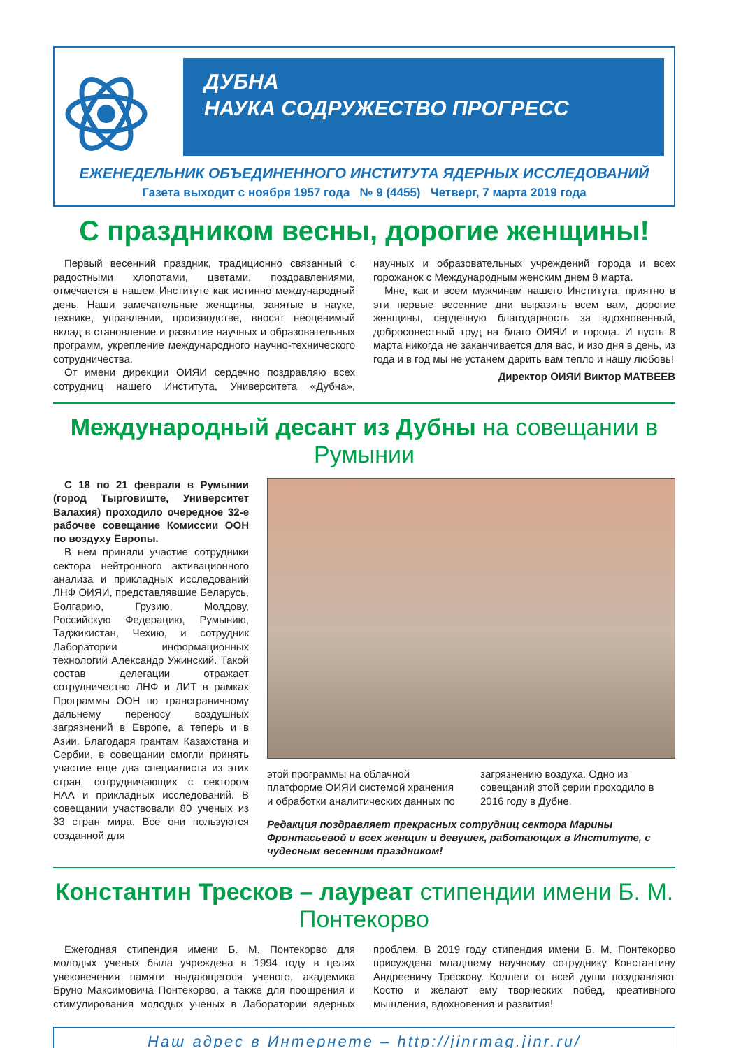ДУБНА
НАУКА СОДРУЖЕСТВО ПРОГРЕСС
ЕЖЕНЕДЕЛЬНИК ОБЪЕДИНЕННОГО ИНСТИТУТА ЯДЕРНЫХ ИССЛЕДОВАНИЙ
Газета выходит с ноября 1957 года № 9 (4455) Четверг, 7 марта 2019 года
С праздником весны, дорогие женщины!
Первый весенний праздник, традиционно связанный с радостными хлопотами, цветами, поздравлениями, отмечается в нашем Институте как истинно международный день. Наши замечательные женщины, занятые в науке, технике, управлении, производстве, вносят неоценимый вклад в становление и развитие научных и образовательных программ, укрепление международного научно-технического сотрудничества.
От имени дирекции ОИЯИ сердечно поздравляю всех сотрудниц нашего Института, Университета «Дубна», научных и образовательных учреждений города и всех горожанок с Международным женским днем 8 марта.
Мне, как и всем мужчинам нашего Института, приятно в эти первые весенние дни выразить всем вам, дорогие женщины, сердечную благодарность за вдохновенный, добросовестный труд на благо ОИЯИ и города. И пусть 8 марта никогда не заканчивается для вас, и изо дня в день, из года и в год мы не устанем дарить вам тепло и нашу любовь!
Директор ОИЯИ Виктор МАТВЕЕВ
Международный десант из Дубны на совещании в Румынии
С 18 по 21 февраля в Румынии (город Тырговиште, Университет Валахия) проходило очередное 32-е рабочее совещание Комиссии ООН по воздуху Европы.
В нем приняли участие сотрудники сектора нейтронного активационного анализа и прикладных исследований ЛНФ ОИЯИ, представлявшие Беларусь, Болгарию, Грузию, Молдову, Российскую Федерацию, Румынию, Таджикистан, Чехию, и сотрудник Лаборатории информационных технологий Александр Ужинский. Такой состав делегации отражает сотрудничество ЛНФ и ЛИТ в рамках Программы ООН по трансграничному дальнему переносу воздушных загрязнений в Европе, а теперь и в Азии. Благодаря грантам Казахстана и Сербии, в совещании смогли принять участие еще два специалиста из этих стран, сотрудничающих с сектором НАА и прикладных исследований. В совещании участвовали 80 ученых из 33 стран мира. Все они пользуются созданной для
этой программы на облачной платформе ОИЯИ системой хранения и обработки аналитических данных по загрязнению воздуха. Одно из совещаний этой серии проходило в 2016 году в Дубне.
Редакция поздравляет прекрасных сотрудниц сектора Марины Фронтасьевой и всех женщин и девушек, работающих в Институте, с чудесным весенним праздником!
Константин Тресков – лауреат стипендии имени Б. М. Понтекорво
Ежегодная стипендия имени Б. М. Понтекорво для молодых ученых была учреждена в 1994 году в целях увековечения памяти выдающегося ученого, академика Бруно Максимовича Понтекорво, а также для поощрения и стимулирования молодых ученых в Лаборатории ядерных проблем. В 2019 году стипендия имени Б. М. Понтекорво присуждена младшему научному сотруднику Константину Андреевичу Трескову. Коллеги от всей души поздравляют Костю и желают ему творческих побед, креативного мышления, вдохновения и развития!
Наш адрес в Интернете – http://jinrmag.jinr.ru/